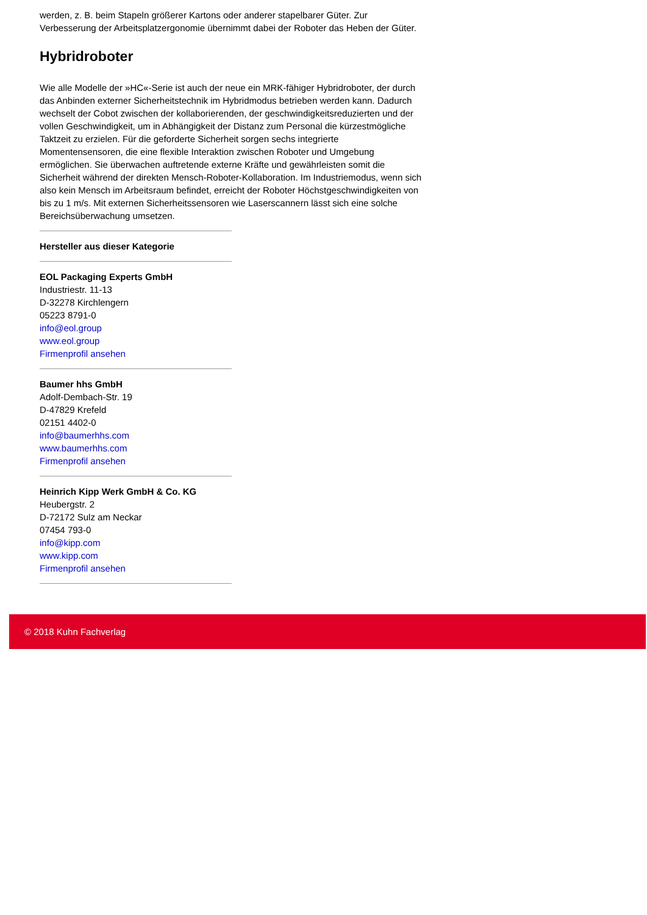werden, z. B. beim Stapeln größerer Kartons oder anderer stapelbarer Güter. Zur Verbesserung der Arbeitsplatzergonomie übernimmt dabei der Roboter das Heben der Güter.
Hybridroboter
Wie alle Modelle der »HC«-Serie ist auch der neue ein MRK-fähiger Hybridroboter, der durch das Anbinden externer Sicherheitstechnik im Hybridmodus betrieben werden kann. Dadurch wechselt der Cobot zwischen der kollaborierenden, der geschwindigkeitsreduzierten und der vollen Geschwindigkeit, um in Abhängigkeit der Distanz zum Personal die kürzestmögliche Taktzeit zu erzielen. Für die geforderte Sicherheit sorgen sechs integrierte Momentensensoren, die eine flexible Interaktion zwischen Roboter und Umgebung ermöglichen. Sie überwachen auftretende externe Kräfte und gewährleisten somit die Sicherheit während der direkten Mensch-Roboter-Kollaboration. Im Industriemodus, wenn sich also kein Mensch im Arbeitsraum befindet, erreicht der Roboter Höchstgeschwindigkeiten von bis zu 1 m/s. Mit externen Sicherheitssensoren wie Laserscannern lässt sich eine solche Bereichsüberwachung umsetzen.
Hersteller aus dieser Kategorie
EOL Packaging Experts GmbH
Industriestr. 11-13
D-32278 Kirchlengern
05223 8791-0
info@eol.group
www.eol.group
Firmenprofil ansehen
Baumer hhs GmbH
Adolf-Dembach-Str. 19
D-47829 Krefeld
02151 4402-0
info@baumerhhs.com
www.baumerhhs.com
Firmenprofil ansehen
Heinrich Kipp Werk GmbH & Co. KG
Heubergstr. 2
D-72172 Sulz am Neckar
07454 793-0
info@kipp.com
www.kipp.com
Firmenprofil ansehen
© 2018 Kuhn Fachverlag